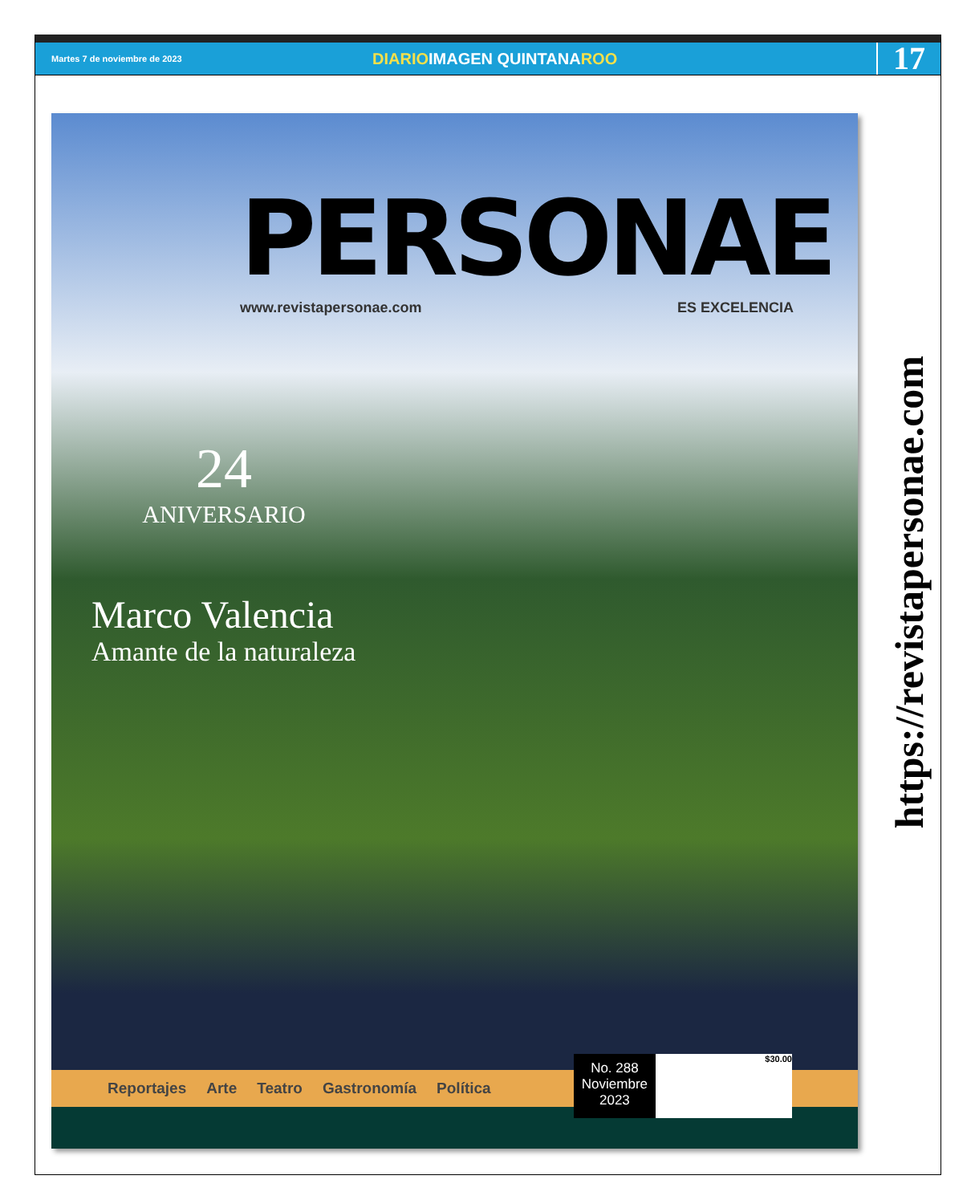Martes 7 de noviembre de 2023
DIARIOIMAGEN QUINTANAROO
17
PERSONAE
www.revistapersonae.com ES EXCELENCIA
24
ANIVERSARIO
Marco Valencia
Amante de la naturaleza
Reportajes Arte Teatro Gastronomía Política
No. 288
Noviembre
2023
$30.00
https://revistapersonae.com